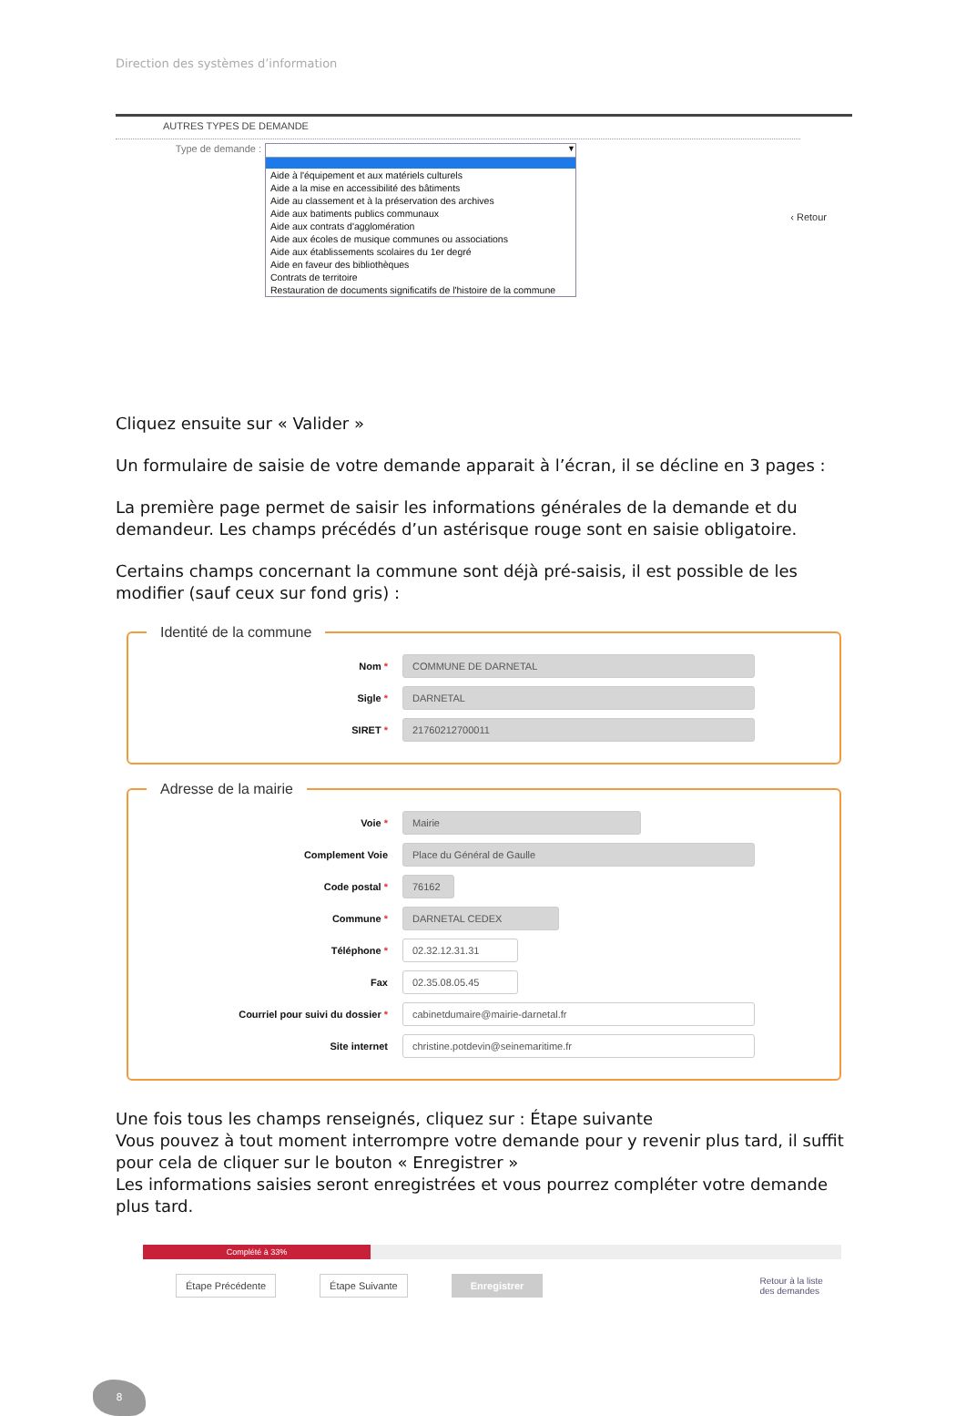Direction des systèmes d’information
AUTRES TYPES DE DEMANDE
Type de demande :
▼
Aide à l'équipement et aux matériels culturels
Aide a la mise en accessibilité des bâtiments
Aide au classement et à la préservation des archives
Aide aux batiments publics communaux
Aide aux contrats d'agglomération
Aide aux écoles de musique communes ou associations
Aide aux établissements scolaires du 1er degré
Aide en faveur des bibliothèques
Contrats de territoire
Restauration de documents significatifs de l'histoire de la commune
‹ Retour
Cliquez ensuite sur « Valider »
Un formulaire de saisie de votre demande apparait à l’écran, il se décline en 3 pages :
La première page permet de saisir les informations générales de la demande et du demandeur. Les champs précédés d’un astérisque rouge sont en saisie obligatoire.
Certains champs concernant la commune sont déjà pré-saisis, il est possible de les modifier (sauf ceux sur fond gris) :
Identité de la commune
Nom *
COMMUNE DE DARNETAL
Sigle *
DARNETAL
SIRET *
21760212700011
Adresse de la mairie
Voie *
Mairie
Complement Voie
Place du Général de Gaulle
Code postal *
76162
Commune *
DARNETAL CEDEX
Téléphone *
02.32.12.31.31
Fax
02.35.08.05.45
Courriel pour suivi du dossier *
cabinetdumaire@mairie-darnetal.fr
Site internet
christine.potdevin@seinemaritime.fr
Une fois tous les champs renseignés, cliquez sur : Étape suivante
Vous pouvez à tout moment interrompre votre demande pour y revenir plus tard, il suffit pour cela de cliquer sur le bouton « Enregistrer »
Les informations saisies seront enregistrées et vous pourrez compléter votre demande plus tard.
Complété à 33%
Étape Précédente Étape Suivante Enregistrer Retour à la liste
des demandes
8